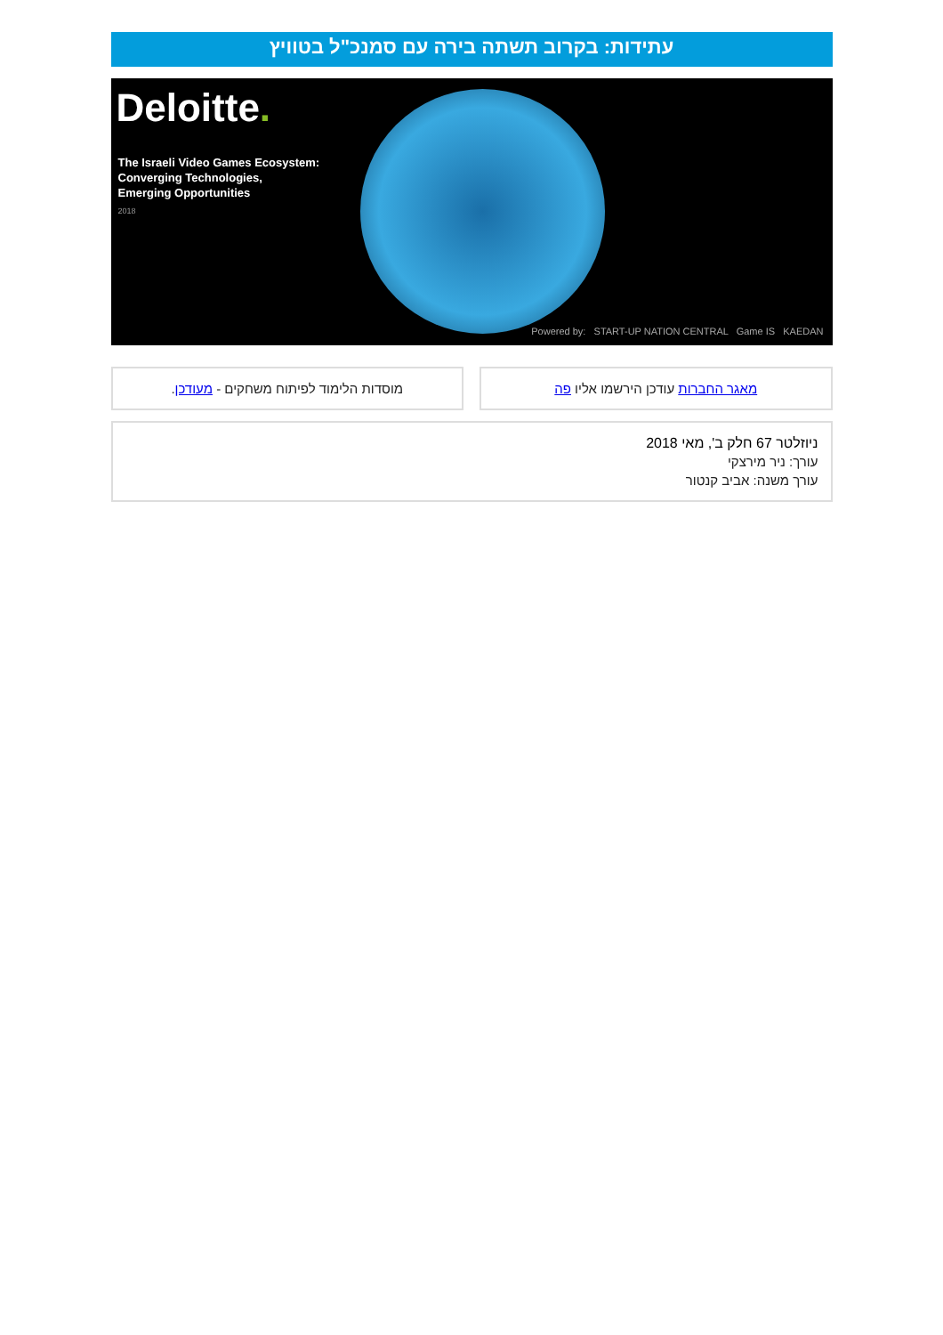עתידות: בקרוב תשתה בירה עם סמנכ"ל בטוויץ
Deloitte.
The Israeli Video Games Ecosystem:
Converging Technologies,
Emerging Opportunities
2018
Powered by: START-UP NATION CENTRAL Game IS KAEDAN
מאגר החברות עודכן הירשמו אליו פה
מוסדות הלימוד לפיתוח משחקים - מעודכן.
ניוזלטר 67 חלק ב', מאי 2018
עורך: ניר מירצקי
עורך משנה: אביב קנטור